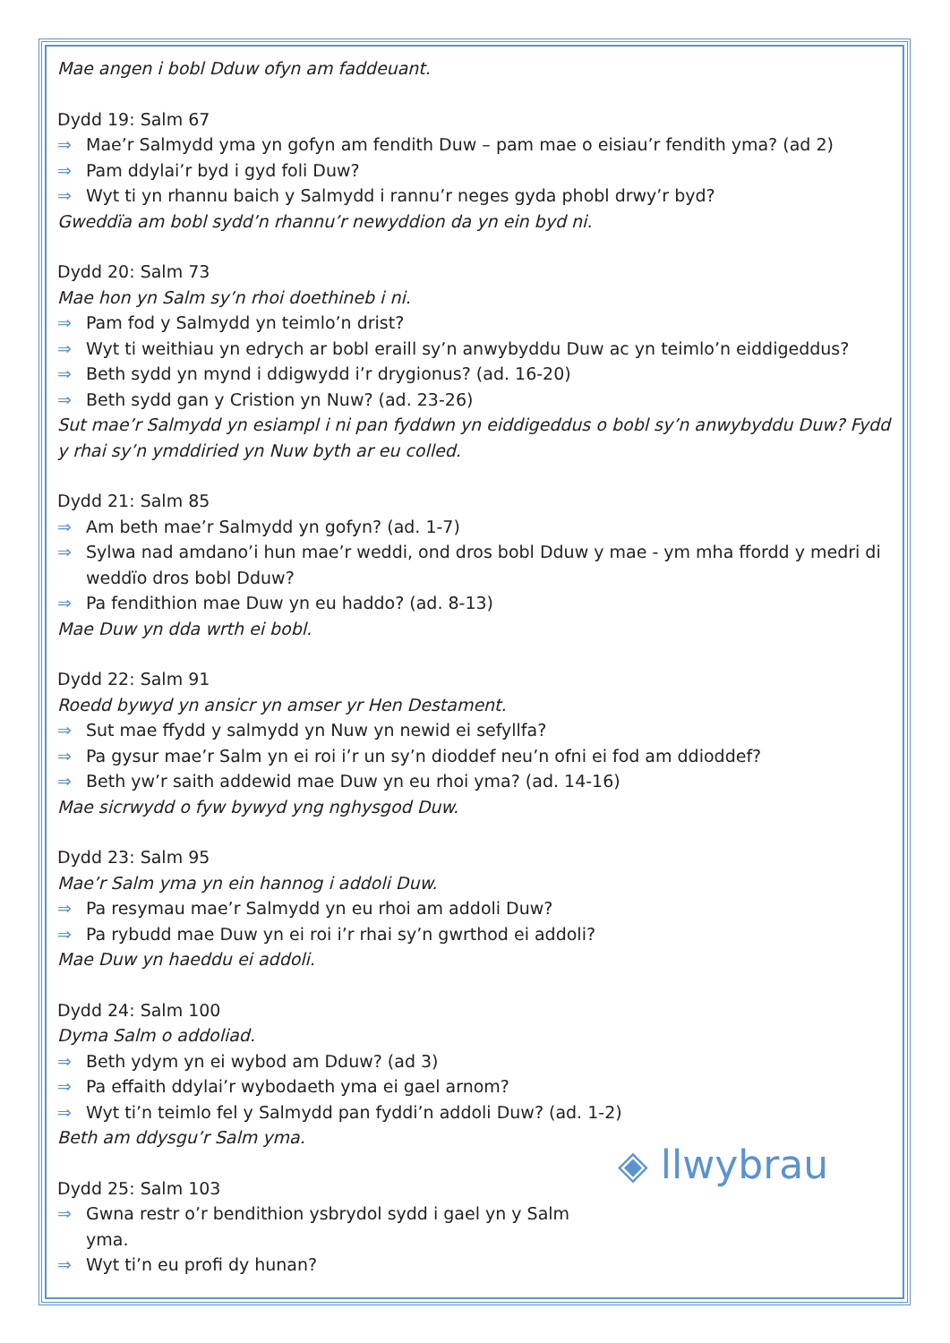Mae angen i bobl Dduw ofyn am faddeuant.
Dydd 19: Salm 67
⇒ Mae’r Salmydd yma yn gofyn am fendith Duw – pam mae o eisiau’r fendith yma? (ad 2)
⇒ Pam ddylai’r byd i gyd foli Duw?
⇒ Wyt ti yn rhannu baich y Salmydd i rannu’r neges gyda phobl drwy’r byd?
Gweddïa am bobl sydd’n rhannu’r newyddion da yn ein byd ni.
Dydd 20: Salm 73
Mae hon yn Salm sy’n rhoi doethineb i ni.
⇒ Pam fod y Salmydd yn teimlo’n drist?
⇒ Wyt ti weithiau yn edrych ar bobl eraill sy’n anwybyddu Duw ac yn teimlo’n eiddigeddus?
⇒ Beth sydd yn mynd i ddigwydd i’r drygionus? (ad. 16-20)
⇒ Beth sydd gan y Cristion yn Nuw? (ad. 23-26)
Sut mae’r Salmydd yn esiampl i ni pan fyddwn yn eiddigeddus o bobl sy’n anwybyddu Duw? Fydd y rhai sy’n ymddiried yn Nuw byth ar eu colled.
Dydd 21: Salm 85
⇒ Am beth mae’r Salmydd yn gofyn? (ad. 1-7)
⇒ Sylwa nad amdano’i hun mae’r weddi, ond dros bobl Dduw y mae - ym mha ffordd y medri di weddïo dros bobl Dduw?
⇒ Pa fendithion mae Duw yn eu haddo? (ad. 8-13)
Mae Duw yn dda wrth ei bobl.
Dydd 22: Salm 91
Roedd bywyd yn ansicr yn amser yr Hen Destament.
⇒ Sut mae ffydd y salmydd yn Nuw yn newid ei sefyllfa?
⇒ Pa gysur mae’r Salm yn ei roi i’r un sy’n dioddef neu’n ofni ei fod am ddioddef?
⇒ Beth yw’r saith addewid mae Duw yn eu rhoi yma? (ad. 14-16)
Mae sicrwydd o fyw bywyd yng nghysgod Duw.
Dydd 23: Salm 95
Mae’r Salm yma yn ein hannog i addoli Duw.
⇒ Pa resymau mae’r Salmydd yn eu rhoi am addoli Duw?
⇒ Pa rybudd mae Duw yn ei roi i’r rhai sy’n gwrthod ei addoli?
Mae Duw yn haeddu ei addoli.
Dydd 24: Salm 100
Dyma Salm o addoliad.
⇒ Beth ydym yn ei wybod am Dduw? (ad 3)
⇒ Pa effaith ddylai’r wybodaeth yma ei gael arnom?
⇒ Wyt ti’n teimlo fel y Salmydd pan fyddi’n addoli Duw? (ad. 1-2)
Beth am ddysgu’r Salm yma.
Dydd 25: Salm 103
⇒ Gwna restr o’r bendithion ysbrydol sydd i gael yn y Salm yma.
⇒ Wyt ti’n eu profi dy hunan?
◈ llwybrau